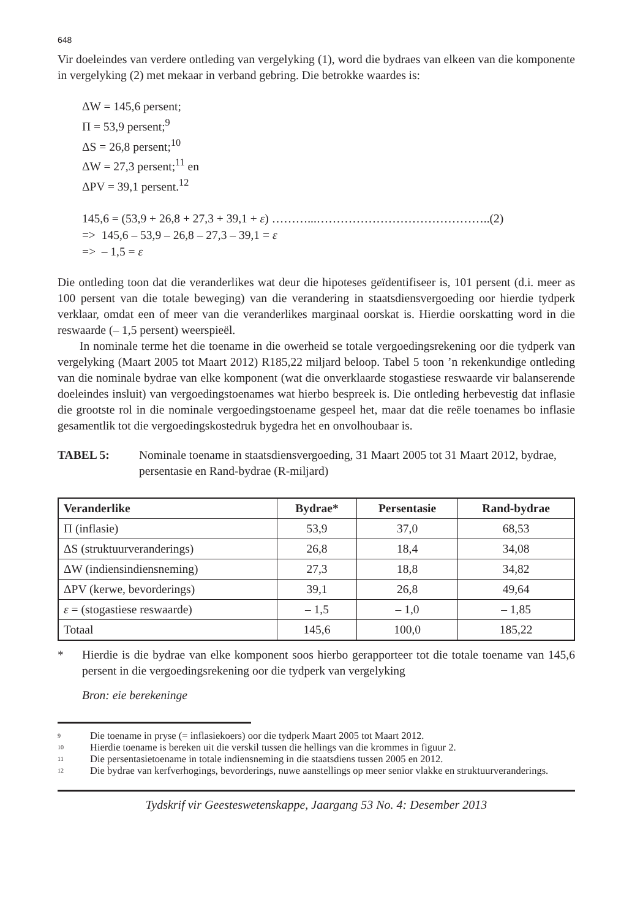648
Vir doeleindes van verdere ontleding van vergelyking (1), word die bydraes van elkeen van die komponente in vergelyking (2) met mekaar in verband gebring. Die betrokke waardes is:
ΔW = 145,6 persent;
Π = 53,9 persent;<sup>9</sup>
ΔS = 26,8 persent;<sup>10</sup>
ΔW = 27,3 persent;<sup>11</sup> en
ΔPV = 39,1 persent.<sup>12</sup>
145,6 = (53,9 + 26,8 + 27,3 + 39,1 + ε) ………...……………………………………..(2)
=> 145,6 – 53,9 – 26,8 – 27,3 – 39,1 = ε
=> – 1,5 = ε
Die ontleding toon dat die veranderlikes wat deur die hipoteses geïdentifiseer is, 101 persent (d.i. meer as 100 persent van die totale beweging) van die verandering in staatsdiensvergoeding oor hierdie tydperk verklaar, omdat een of meer van die veranderlikes marginaal oorskat is. Hierdie oorskatting word in die reswaarde (– 1,5 persent) weerspieël.
In nominale terme het die toename in die owerheid se totale vergoedingsrekening oor die tydperk van vergelyking (Maart 2005 tot Maart 2012) R185,22 miljard beloop. Tabel 5 toon ’n rekenkundige ontleding van die nominale bydrae van elke komponent (wat die onverklaarde stogastiese reswaarde vir balanserende doeleindes insluit) van vergoedingstoenames wat hierbo bespreek is. Die ontleding herbevestig dat inflasie die grootste rol in die nominale vergoedingstoename gespeel het, maar dat die reële toenames bo inflasie gesamentlik tot die vergoedingskostedruk bygedra het en onvolhoubaar is.
TABEL 5: Nominale toename in staatsdiensvergoeding, 31 Maart 2005 tot 31 Maart 2012, bydrae, persentasie en Rand-bydrae (R-miljard)
| Veranderlike | Bydrae* | Persentasie | Rand-bydrae |
| --- | --- | --- | --- |
| Π (inflasie) | 53,9 | 37,0 | 68,53 |
| ΔS (struktuurveranderings) | 26,8 | 18,4 | 34,08 |
| ΔW (indiensindiensneming) | 27,3 | 18,8 | 34,82 |
| ΔPV (kerwe, bevorderings) | 39,1 | 26,8 | 49,64 |
| ε = (stogastiese reswaarde) | – 1,5 | – 1,0 | – 1,85 |
| Totaal | 145,6 | 100,0 | 185,22 |
* Hierdie is die bydrae van elke komponent soos hierbo gerapporteer tot die totale toename van 145,6 persent in die vergoedingsrekening oor die tydperk van vergelyking
Bron: eie berekeninge
<sup>9</sup> Die toename in pryse (= inflasiekoers) oor die tydperk Maart 2005 tot Maart 2012.
<sup>10</sup> Hierdie toename is bereken uit die verskil tussen die hellings van die krommes in figuur 2.
<sup>11</sup> Die persentasietoename in totale indiensneming in die staatsdiens tussen 2005 en 2012.
<sup>12</sup>
Die bydrae van kerfverhogings, bevorderings, nuwe aanstellings op meer senior vlakke en struktuurveranderings.
Tydskrif vir Geesteswetenskappe, Jaargang 53 No. 4: Desember 2013